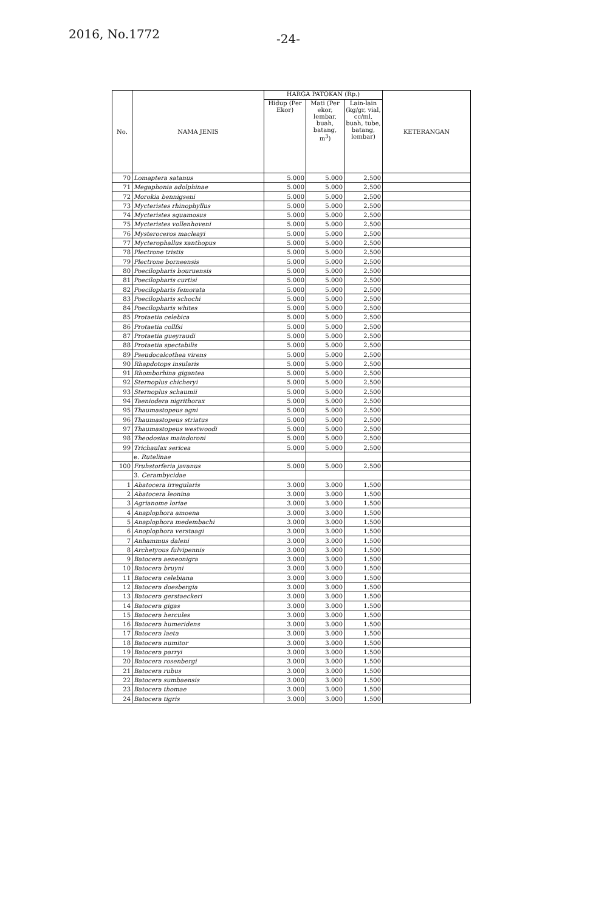2016, No.1772 -24-
| No. | NAMA JENIS | HARGA PATOKAN (Rp.) | | | KETERANGAN |
| --- | --- | --- | --- | --- | --- |
| | | Hidup (Per Ekor) | Mati (Per ekor, lembar, buah, batang, m<sup>3</sup>) | Lain-lain (kg/gr, vial, cc/ml, buah, tube, batang, lembar) | |
| 70 | Lomaptera satanus | 5.000 | 5.000 | 2.500 | |
| 71 | Megaphonia adolphinae | 5.000 | 5.000 | 2.500 | |
| 72 | Morokia bennigseni | 5.000 | 5.000 | 2.500 | |
| 73 | Mycteristes rhinophyllus | 5.000 | 5.000 | 2.500 | |
| 74 | Mycteristes squamosus | 5.000 | 5.000 | 2.500 | |
| 75 | Mycteristes vollenhoveni | 5.000 | 5.000 | 2.500 | |
| 76 | Mysteroceros macleayi | 5.000 | 5.000 | 2.500 | |
| 77 | Mycterophallus xanthopus | 5.000 | 5.000 | 2.500 | |
| 78 | Plectrone tristis | 5.000 | 5.000 | 2.500 | |
| 79 | Plectrone borneensis | 5.000 | 5.000 | 2.500 | |
| 80 | Poecilopharis bouruensis | 5.000 | 5.000 | 2.500 | |
| 81 | Poecilopharis curtisi | 5.000 | 5.000 | 2.500 | |
| 82 | Poecilopharis femorata | 5.000 | 5.000 | 2.500 | |
| 83 | Poecilopharis schochi | 5.000 | 5.000 | 2.500 | |
| 84 | Poecilopharis whites | 5.000 | 5.000 | 2.500 | |
| 85 | Protaetia celebica | 5.000 | 5.000 | 2.500 | |
| 86 | Protaetia collfsi | 5.000 | 5.000 | 2.500 | |
| 87 | Protaetia gueyraudi | 5.000 | 5.000 | 2.500 | |
| 88 | Protaetia spectabilis | 5.000 | 5.000 | 2.500 | |
| 89 | Pseudocalcothea virens | 5.000 | 5.000 | 2.500 | |
| 90 | Rhapdotops insularis | 5.000 | 5.000 | 2.500 | |
| 91 | Rhomborhina gigantea | 5.000 | 5.000 | 2.500 | |
| 92 | Sternoplus chicheryi | 5.000 | 5.000 | 2.500 | |
| 93 | Sternoplus schaumii | 5.000 | 5.000 | 2.500 | |
| 94 | Taeniodera nigrithorax | 5.000 | 5.000 | 2.500 | |
| 95 | Thaumastopeus agni | 5.000 | 5.000 | 2.500 | |
| 96 | Thaumastopeus striatus | 5.000 | 5.000 | 2.500 | |
| 97 | Thaumastopeus westwoodi | 5.000 | 5.000 | 2.500 | |
| 98 | Theodosias maindoroni | 5.000 | 5.000 | 2.500 | |
| 99 | Trichaulax sericea | 5.000 | 5.000 | 2.500 | |
| | e. Rutelinae | | | | |
| 100 | Fruhstorferia javanus | 5.000 | 5.000 | 2.500 | |
| | 3. Cerambycidae | | | | |
| 1 | Abatocera irregularis | 3.000 | 3.000 | 1.500 | |
| 2 | Abatocera leonina | 3.000 | 3.000 | 1.500 | |
| 3 | Agrianome loriae | 3.000 | 3.000 | 1.500 | |
| 4 | Anaplophora amoena | 3.000 | 3.000 | 1.500 | |
| 5 | Anaplophora medembachi | 3.000 | 3.000 | 1.500 | |
| 6 | Anoplophora verstaagi | 3.000 | 3.000 | 1.500 | |
| 7 | Anhammus daleni | 3.000 | 3.000 | 1.500 | |
| 8 | Archetyous fulvipennis | 3.000 | 3.000 | 1.500 | |
| 9 | Batocera aeneonigra | 3.000 | 3.000 | 1.500 | |
| 10 | Batocera bruyni | 3.000 | 3.000 | 1.500 | |
| 11 | Batocera celebiana | 3.000 | 3.000 | 1.500 | |
| 12 | Batocera doesbergia | 3.000 | 3.000 | 1.500 | |
| 13 | Batocera gerstaeckeri | 3.000 | 3.000 | 1.500 | |
| 14 | Batocera gigas | 3.000 | 3.000 | 1.500 | |
| 15 | Batocera hercules | 3.000 | 3.000 | 1.500 | |
| 16 | Batocera humeridens | 3.000 | 3.000 | 1.500 | |
| 17 | Batocera laeta | 3.000 | 3.000 | 1.500 | |
| 18 | Batocera numitor | 3.000 | 3.000 | 1.500 | |
| 19 | Batocera parryi | 3.000 | 3.000 | 1.500 | |
| 20 | Batocera rosenbergi | 3.000 | 3.000 | 1.500 | |
| 21 | Batocera rubus | 3.000 | 3.000 | 1.500 | |
| 22 | Batocera sumbaensis | 3.000 | 3.000 | 1.500 | |
| 23 | Batocera thomae | 3.000 | 3.000 | 1.500 | |
| 24 | Batocera tigris | 3.000 | 3.000 | 1.500 | |